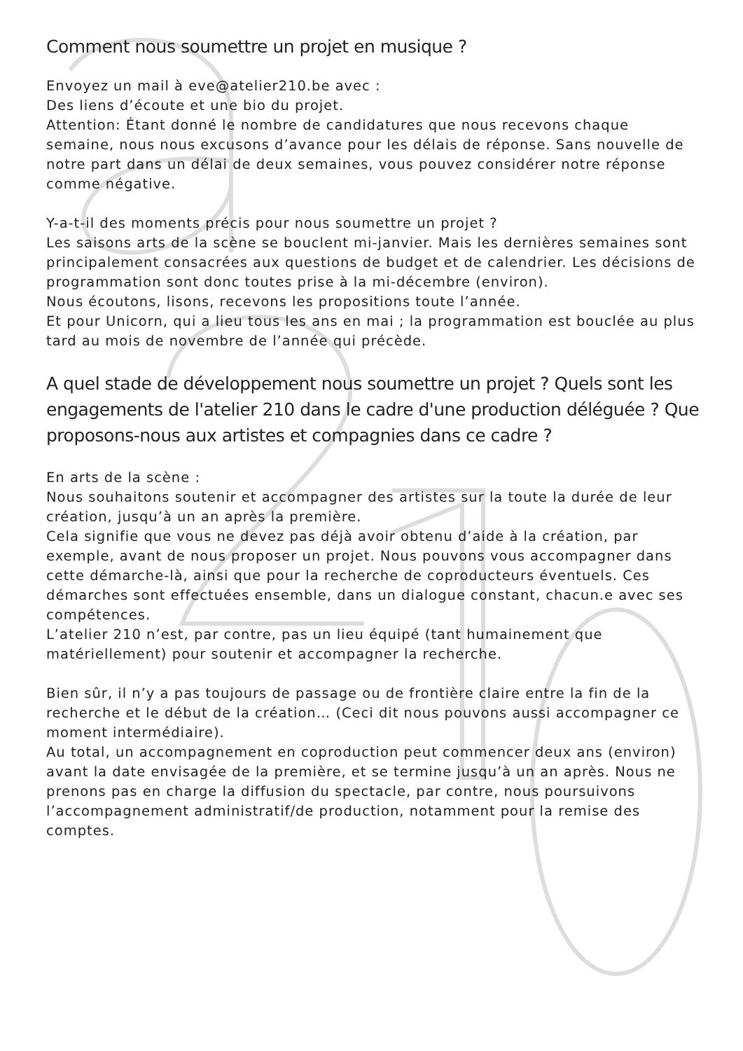Comment nous soumettre un projet en musique ?
Envoyez un mail à eve@atelier210.be avec :
Des liens d’écoute et une bio du projet.
Attention: Étant donné le nombre de candidatures que nous recevons chaque semaine, nous nous excusons d’avance pour les délais de réponse. Sans nouvelle de notre part dans un délai de deux semaines, vous pouvez considérer notre réponse comme négative.
Y-a-t-il des moments précis pour nous soumettre un projet ?
Les saisons arts de la scène se bouclent mi-janvier. Mais les dernières semaines sont principalement consacrées aux questions de budget et de calendrier. Les décisions de programmation sont donc toutes prise à la mi-décembre (environ).
Nous écoutons, lisons, recevons les propositions toute l’année.
Et pour Unicorn, qui a lieu tous les ans en mai ; la programmation est bouclée au plus tard au mois de novembre de l’année qui précède.
A quel stade de développement nous soumettre un projet ? Quels sont les engagements de l'atelier 210 dans le cadre d'une production déléguée ? Que proposons-nous aux artistes et compagnies dans ce cadre ?
En arts de la scène :
Nous souhaitons soutenir et accompagner des artistes sur la toute la durée de leur création, jusqu’à un an après la première.
Cela signifie que vous ne devez pas déjà avoir obtenu d’aide à la création, par exemple, avant de nous proposer un projet. Nous pouvons vous accompagner dans cette démarche-là, ainsi que pour la recherche de coproducteurs éventuels. Ces démarches sont effectuées ensemble, dans un dialogue constant, chacun.e avec ses compétences.
L’atelier 210 n’est, par contre, pas un lieu équipé (tant humainement que matériellement) pour soutenir et accompagner la recherche.
Bien sûr, il n’y a pas toujours de passage ou de frontière claire entre la fin de la recherche et le début de la création… (Ceci dit nous pouvons aussi accompagner ce moment intermédiaire).
Au total, un accompagnement en coproduction peut commencer deux ans (environ) avant la date envisagée de la première, et se termine jusqu’à un an après. Nous ne prenons pas en charge la diffusion du spectacle, par contre, nous poursuivons l’accompagnement administratif/de production, notamment pour la remise des comptes.